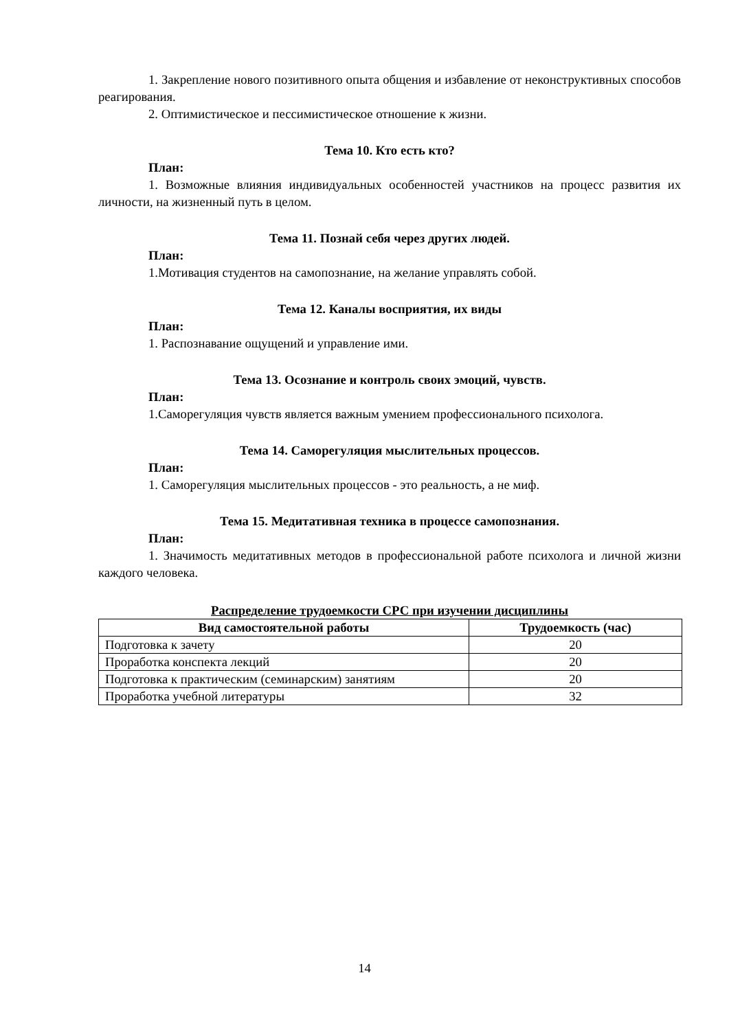1. Закрепление нового позитивного опыта общения и избавление от неконструктивных способов реагирования.
2. Оптимистическое и пессимистическое отношение к жизни.
Тема 10. Кто есть кто?
План:
1. Возможные влияния индивидуальных особенностей участников на процесс развития их личности, на жизненный путь в целом.
Тема 11. Познай себя через других людей.
План:
1.Мотивация студентов на самопознание, на желание управлять собой.
Тема 12. Каналы восприятия, их виды
План:
1. Распознавание ощущений и управление ими.
Тема 13. Осознание и контроль своих эмоций, чувств.
План:
1.Саморегуляция чувств является важным умением профессионального психолога.
Тема 14. Саморегуляция мыслительных процессов.
План:
1. Саморегуляция мыслительных процессов - это реальность, а не миф.
Тема 15. Медитативная техника в процессе самопознания.
План:
1. Значимость медитативных методов в профессиональной работе психолога и личной жизни каждого человека.
Распределение трудоемкости СРС при изучении дисциплины
| Вид самостоятельной работы | Трудоемкость (час) |
| --- | --- |
| Подготовка к зачету | 20 |
| Проработка конспекта лекций | 20 |
| Подготовка к практическим (семинарским) занятиям | 20 |
| Проработка учебной литературы | 32 |
14